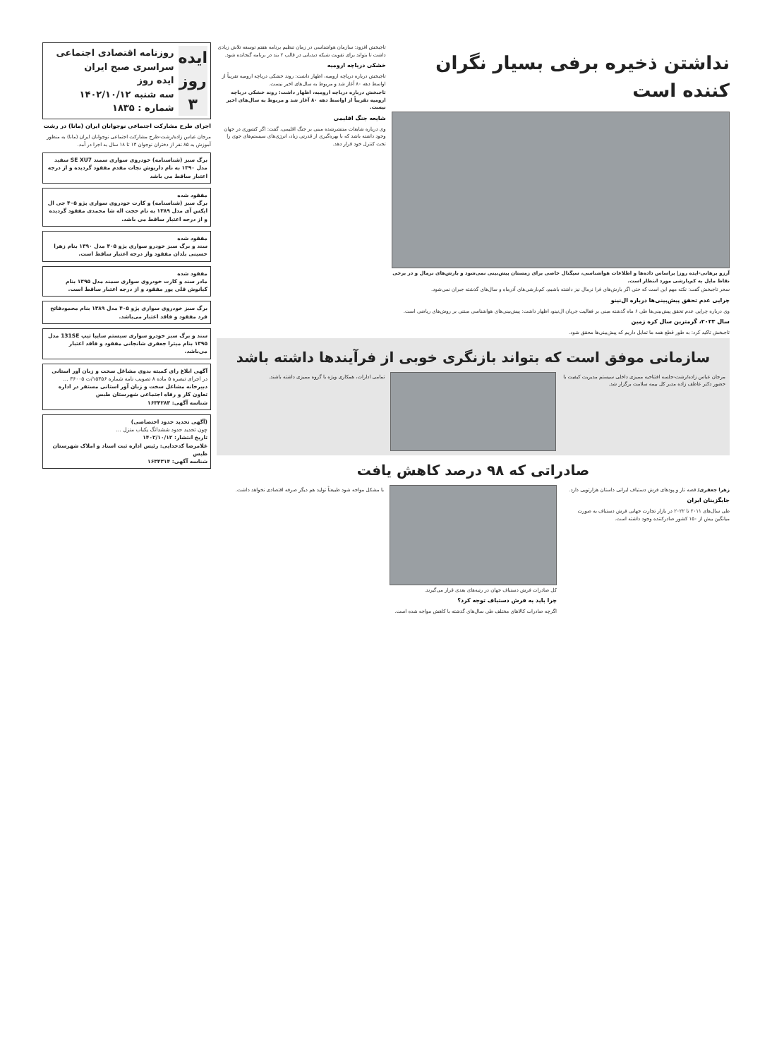نداشتن ذخیره برفی بسیار نگران کننده است
آرزو برهانی-ایده روز| براساس داده‌ها و اطلاعات هواشناسی، سیگنال خاصی برای زمستان پیش‌بینی نمی‌شود و بارش‌های نرمال و در برخی نقاط مایل به کم‌بارشی مورد انتظار است.
سحر تاجبخش گفت: نکته مهم این است که حتی اگر بارش‌های فرا نرمال نیز داشته باشیم، کم‌بارشی‌های آذرماه و سال‌های گذشته جبران نمی‌شود.
چرایی عدم تحقق پیش‌بینی‌ها درباره ال‌نینو
وی درباره چرایی عدم تحقق پیش‌بینی‌ها طی ۶ ماه گذشته مبنی بر فعالیت جریان ال‌نینو، اظهار داشت: پیش‌بینی‌های هواشناسی مبتنی بر روش‌های ریاضی است.
سال ۲۰۲۳، گرمترین سال کره زمین
تاجبخش تاکید کرد: به طور قطع همه ما تمایل داریم که پیش‌بینی‌ها محقق شود.
تاجبخش افزود: سازمان هواشناسی در زمان تنظیم برنامه هفتم توسعه تلاش زیادی داشت تا بتواند برای تقویت شبکه دیدبانی در قالب ۲ بند در برنامه گنجانده شود.
خشکی دریاچه ارومیه
تاجبخش درباره دریاچه ارومیه، اظهار داشت: روند خشکی دریاچه ارومیه تقریباً از اواسط دهه ۸۰ آغاز شد و مربوط به سال‌های اخیر نیست.
تاجبخش درباره دریاچه ارومیه، اظهار داشت: روند خشکی دریاچه ارومیه تقریباً از اواسط دهه ۸۰ آغاز شد و مربوط به سال‌های اخیر نیست.
شایعه جنگ اقلیمی
وی درباره شایعات منتشرشده مبنی بر جنگ اقلیمی، گفت: اگر کشوری در جهان وجود داشته باشد که با بهره‌گیری از قدرتی زیاد، انرژی‌های سیستم‌های جوی را تحت کنترل خود قرار دهد.
سازمانی موفق است که بتواند بازنگری خوبی از فرآیندها داشته باشد
مرجان عباس زاده/رشت-جلسه افتتاحیه ممیزی داخلی سیستم مدیریت کیفیت با حضور دکتر عاطف زاده مدیر کل بیمه سلامت برگزار شد.
تمامی ادارات، همکاری ویژه با گروه ممیزی داشته باشند.
صادراتی که ۹۸ درصد کاهش یافت
زهرا جعفری/ قصه تار و پودهای فرش دستباف ایرانی داستان هزارتویی دارد.
جایگزینان ایران
طی سال‌های ۲۰۱۱ تا ۲۰۲۲ در بازار تجارت جهانی فرش دستباف به صورت میانگین بیش از ۱۵۰ کشور صادرکننده وجود داشته است.
کل صادرات فرش دستباف جهان در رتبه‌های بعدی قرار می‌گیرند.
چرا باید به فرش دستباف توجه کرد؟
اگرچه صادرات کالاهای مختلف طی سال‌های گذشته با کاهش مواجه شده است.
با مشکل مواجه شود طبیعتاً تولید هم دیگر صرفه اقتصادی نخواهد داشت.
ایده روز
۳
روزنامه اقتصادی اجتماعی سراسری صبح ایران
ایده روز
سه شنبه ۱۴۰۲/۱۰/۱۲
شماره : ۱۸۳۵
اجرای طرح مشارکت اجتماعی نوجوانان ایران (مانا) در رشت
مرجان عباس زاده/رشت-طرح مشارکت اجتماعی نوجوانان ایران (مانا) به منظور آموزش به ۸۵ نفر از دختران نوجوان ۱۳ تا ۱۸ سال به اجرا در آمد.
برگ سبز (شناسنامه) خودروی سواری سمند SE XU7 سفید مدل ۱۳۹۰ به نام داریوش نجات مقدم مفقود گردیده و از درجه اعتبار ساقط می باشد
مفقود شده
برگ سبز (شناسنامه) و کارت خودروی سواری پژو ۴۰۵ جی ال ایکس آی مدل ۱۳۸۹ به نام حجت اله شا محمدی مفقود گردیده و از درجه اعتبار ساقط می باشد.
مفقود شده
سند و برگ سبز خودرو سواری پژو ۴۰۵ مدل ۱۳۹۰ بنام زهرا حسینی بلدان مفقود واز درجه اعتبار ساقط است.
مفقود شده
مادر سند و کارت خودروی سواری سمند مدل ۱۳۹۵ بنام کیانوش قلی پور مفقود و از درجه اعتبار ساقط است.
برگ سبز خودروی سواری پژو ۴۰۵ مدل ۱۳۸۹ بنام محمودفاتح فرد مفقود و فاقد اعتبار می‌باشد.
سند و برگ سبز خودرو سواری سیستم سایپا تیپ 131SE مدل ۱۳۹۵ بنام میترا جعفری شانجانی مفقود و فاقد اعتبار می‌باشد.
آگهی ابلاغ رای کمیته بدوی مشاغل سخت و زبان آور استانی
در اجرای تبصره ۵ ماده ۸ تصویب نامه شماره ۱۵۳۵۶/ت ۳۶۰۰۵ ...
دبیرخانه مشاغل سخت و زبان آور استانی مستقر در اداره تعاون کار و رفاه اجتماعی شهرستان طبس
شناسه آگهی: ۱۶۳۴۲۸۳
(آگهی تحدید حدود اختصاصی)
چون تحدید حدود ششدانگ یکباب منزل ...
تاریخ انتشار: ۱۴۰۲/۱۰/۱۲
غلامرضا کدخدایی: رئیس اداره ثبت اسناد و املاک شهرستان طبس
شناسه آگهی: ۱۶۳۴۳۱۴